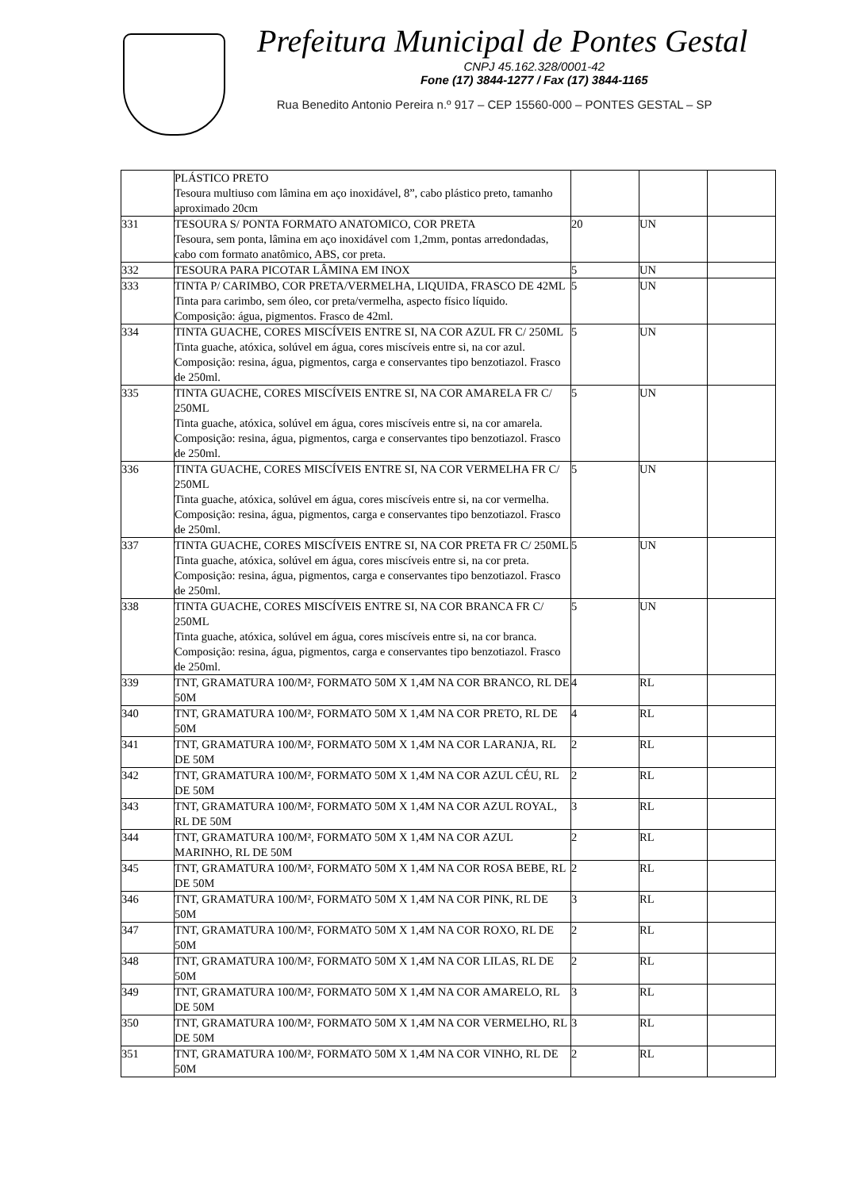Prefeitura Municipal de Pontes Gestal
CNPJ 45.162.328/0001-42
Fone (17) 3844-1277 / Fax (17) 3844-1165
Rua Benedito Antonio Pereira n.º 917 – CEP 15560-000 – PONTES GESTAL – SP
| | PLÁSTICO PRETO Tesoura multiuso com lâmina em aço inoxidável, 8”, cabo plástico preto, tamanho aproximado 20cm | | | |
| 331 | TESOURA S/ PONTA FORMATO ANATOMICO, COR PRETA Tesoura, sem ponta, lâmina em aço inoxidável com 1,2mm, pontas arredondadas, cabo com formato anatômico, ABS, cor preta. | 20 | UN | |
| 332 | TESOURA PARA PICOTAR LÂMINA EM INOX | 5 | UN | |
| 333 | TINTA P/ CARIMBO, COR PRETA/VERMELHA, LIQUIDA, FRASCO DE 42ML Tinta para carimbo, sem óleo, cor preta/vermelha, aspecto físico líquido. Composição: água, pigmentos. Frasco de 42ml. | 5 | UN | |
| 334 | TINTA GUACHE, CORES MISCÍVEIS ENTRE SI, NA COR AZUL FR C/ 250ML Tinta guache, atóxica, solúvel em água, cores miscíveis entre si, na cor azul. Composição: resina, água, pigmentos, carga e conservantes tipo benzotiazol. Frasco de 250ml. | 5 | UN | |
| 335 | TINTA GUACHE, CORES MISCÍVEIS ENTRE SI, NA COR AMARELA FR C/ 250ML Tinta guache, atóxica, solúvel em água, cores miscíveis entre si, na cor amarela. Composição: resina, água, pigmentos, carga e conservantes tipo benzotiazol. Frasco de 250ml. | 5 | UN | |
| 336 | TINTA GUACHE, CORES MISCÍVEIS ENTRE SI, NA COR VERMELHA FR C/ 250ML Tinta guache, atóxica, solúvel em água, cores miscíveis entre si, na cor vermelha. Composição: resina, água, pigmentos, carga e conservantes tipo benzotiazol. Frasco de 250ml. | 5 | UN | |
| 337 | TINTA GUACHE, CORES MISCÍVEIS ENTRE SI, NA COR PRETA FR C/ 250ML Tinta guache, atóxica, solúvel em água, cores miscíveis entre si, na cor preta. Composição: resina, água, pigmentos, carga e conservantes tipo benzotiazol. Frasco de 250ml. | 5 | UN | |
| 338 | TINTA GUACHE, CORES MISCÍVEIS ENTRE SI, NA COR BRANCA FR C/ 250ML Tinta guache, atóxica, solúvel em água, cores miscíveis entre si, na cor branca. Composição: resina, água, pigmentos, carga e conservantes tipo benzotiazol. Frasco de 250ml. | 5 | UN | |
| 339 | TNT, GRAMATURA 100/M², FORMATO 50M X 1,4M NA COR BRANCO, RL DE 50M | 4 | RL | |
| 340 | TNT, GRAMATURA 100/M², FORMATO 50M X 1,4M NA COR PRETO, RL DE 50M | 4 | RL | |
| 341 | TNT, GRAMATURA 100/M², FORMATO 50M X 1,4M NA COR LARANJA, RL DE 50M | 2 | RL | |
| 342 | TNT, GRAMATURA 100/M², FORMATO 50M X 1,4M NA COR AZUL CÉU, RL DE 50M | 2 | RL | |
| 343 | TNT, GRAMATURA 100/M², FORMATO 50M X 1,4M NA COR AZUL ROYAL, RL DE 50M | 3 | RL | |
| 344 | TNT, GRAMATURA 100/M², FORMATO 50M X 1,4M NA COR AZUL MARINHO, RL DE 50M | 2 | RL | |
| 345 | TNT, GRAMATURA 100/M², FORMATO 50M X 1,4M NA COR ROSA BEBE, RL DE 50M | 2 | RL | |
| 346 | TNT, GRAMATURA 100/M², FORMATO 50M X 1,4M NA COR PINK, RL DE 50M | 3 | RL | |
| 347 | TNT, GRAMATURA 100/M², FORMATO 50M X 1,4M NA COR ROXO, RL DE 50M | 2 | RL | |
| 348 | TNT, GRAMATURA 100/M², FORMATO 50M X 1,4M NA COR LILAS, RL DE 50M | 2 | RL | |
| 349 | TNT, GRAMATURA 100/M², FORMATO 50M X 1,4M NA COR AMARELO, RL DE 50M | 3 | RL | |
| 350 | TNT, GRAMATURA 100/M², FORMATO 50M X 1,4M NA COR VERMELHO, RL DE 50M | 3 | RL | |
| 351 | TNT, GRAMATURA 100/M², FORMATO 50M X 1,4M NA COR VINHO, RL DE 50M | 2 | RL | |